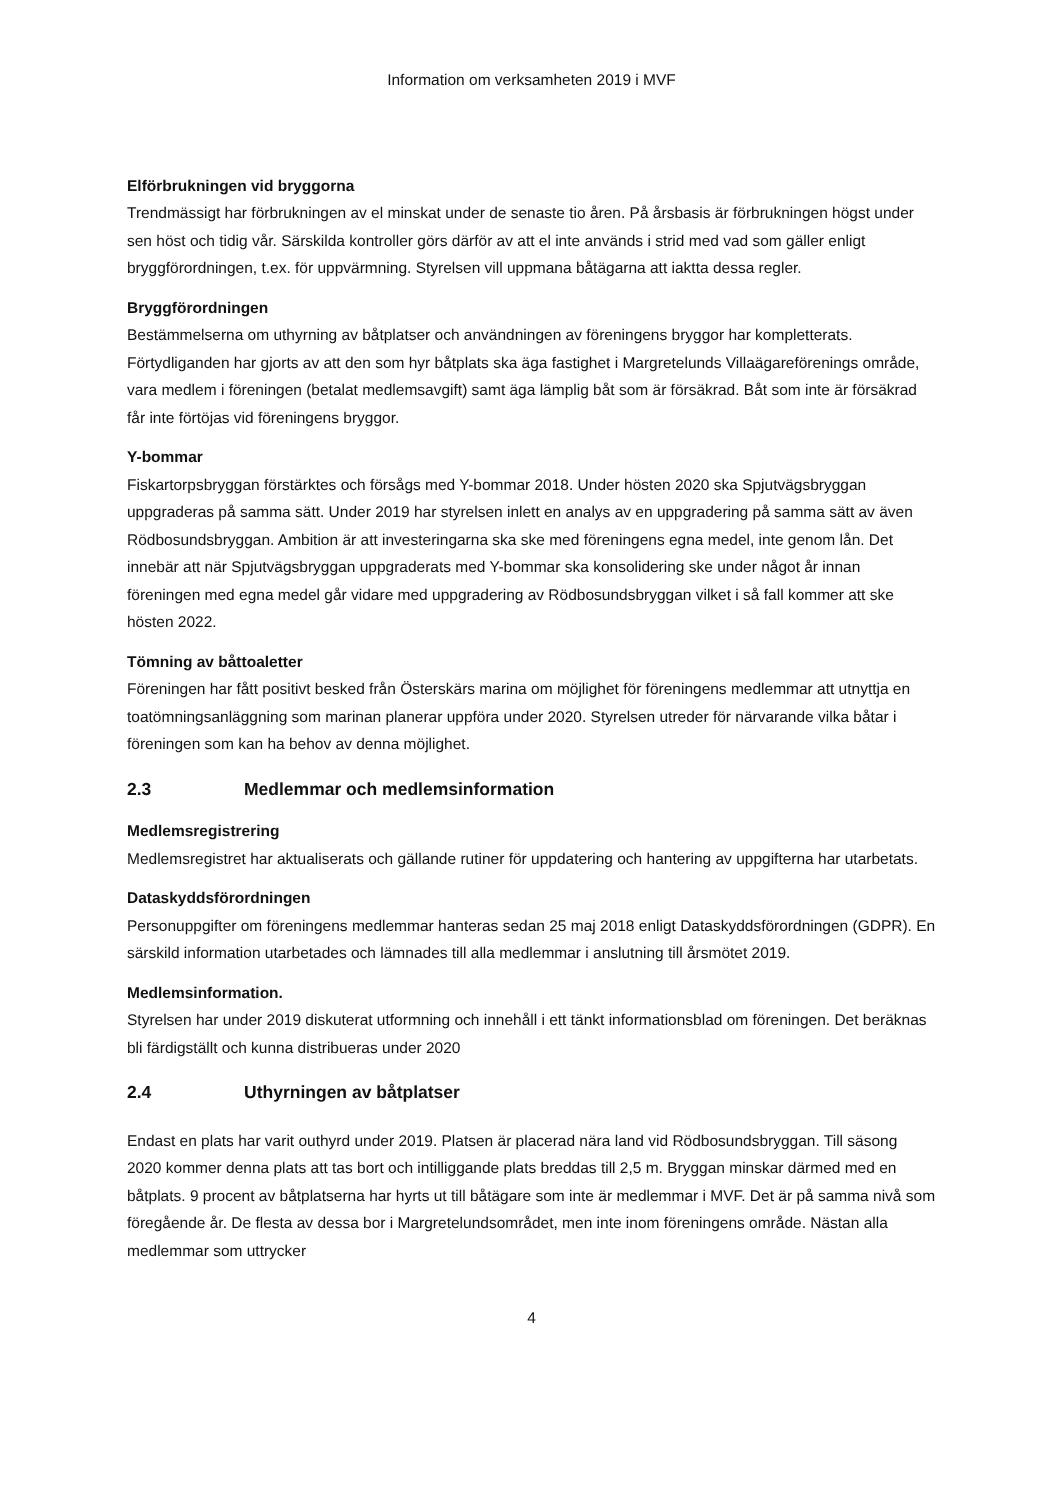Information om verksamheten 2019 i MVF
Elförbrukningen vid bryggorna
Trendmässigt har förbrukningen av el minskat under de senaste tio åren. På årsbasis är förbrukningen högst under sen höst och tidig vår. Särskilda kontroller görs därför av att el inte används i strid med vad som gäller enligt bryggförordningen, t.ex. för uppvärmning. Styrelsen vill uppmana båtägarna att iaktta dessa regler.
Bryggförordningen
Bestämmelserna om uthyrning av båtplatser och användningen av föreningens bryggor har kompletterats. Förtydliganden har gjorts av att den som hyr båtplats ska äga fastighet i Margretelunds Villaägareförenings område, vara medlem i föreningen (betalat medlemsavgift) samt äga lämplig båt som är försäkrad. Båt som inte är försäkrad får inte förtöjas vid föreningens bryggor.
Y-bommar
Fiskartorpsbryggan förstärktes och försågs med Y-bommar 2018. Under hösten 2020 ska Spjutvägsbryggan uppgraderas på samma sätt. Under 2019 har styrelsen inlett en analys av en uppgradering på samma sätt av även Rödbosundsbryggan. Ambition är att investeringarna ska ske med föreningens egna medel, inte genom lån. Det innebär att när Spjutvägsbryggan uppgraderats med Y-bommar ska konsolidering ske under något år innan föreningen med egna medel går vidare med uppgradering av Rödbosundsbryggan vilket i så fall kommer att ske hösten 2022.
Tömning av båttoaletter
Föreningen har fått positivt besked från Österskärs marina om möjlighet för föreningens medlemmar att utnyttja en toatömningsanläggning som marinan planerar uppföra under 2020. Styrelsen utreder för närvarande vilka båtar i föreningen som kan ha behov av denna möjlighet.
2.3 Medlemmar och medlemsinformation
Medlemsregistrering
Medlemsregistret har aktualiserats och gällande rutiner för uppdatering och hantering av uppgifterna har utarbetats.
Dataskyddsförordningen
Personuppgifter om föreningens medlemmar hanteras sedan 25 maj 2018 enligt Dataskyddsförordningen (GDPR). En särskild information utarbetades och lämnades till alla medlemmar i anslutning till årsmötet 2019.
Medlemsinformation.
Styrelsen har under 2019 diskuterat utformning och innehåll i ett tänkt informationsblad om föreningen. Det beräknas bli färdigställt och kunna distribueras under 2020
2.4 Uthyrningen av båtplatser
Endast en plats har varit outhyrd under 2019. Platsen är placerad nära land vid Rödbosundsbryggan. Till säsong 2020 kommer denna plats att tas bort och intilliggande plats breddas till 2,5 m. Bryggan minskar därmed med en båtplats. 9 procent av båtplatserna har hyrts ut till båtägare som inte är medlemmar i MVF. Det är på samma nivå som föregående år. De flesta av dessa bor i Margretelundsområdet, men inte inom föreningens område. Nästan alla medlemmar som uttrycker
4